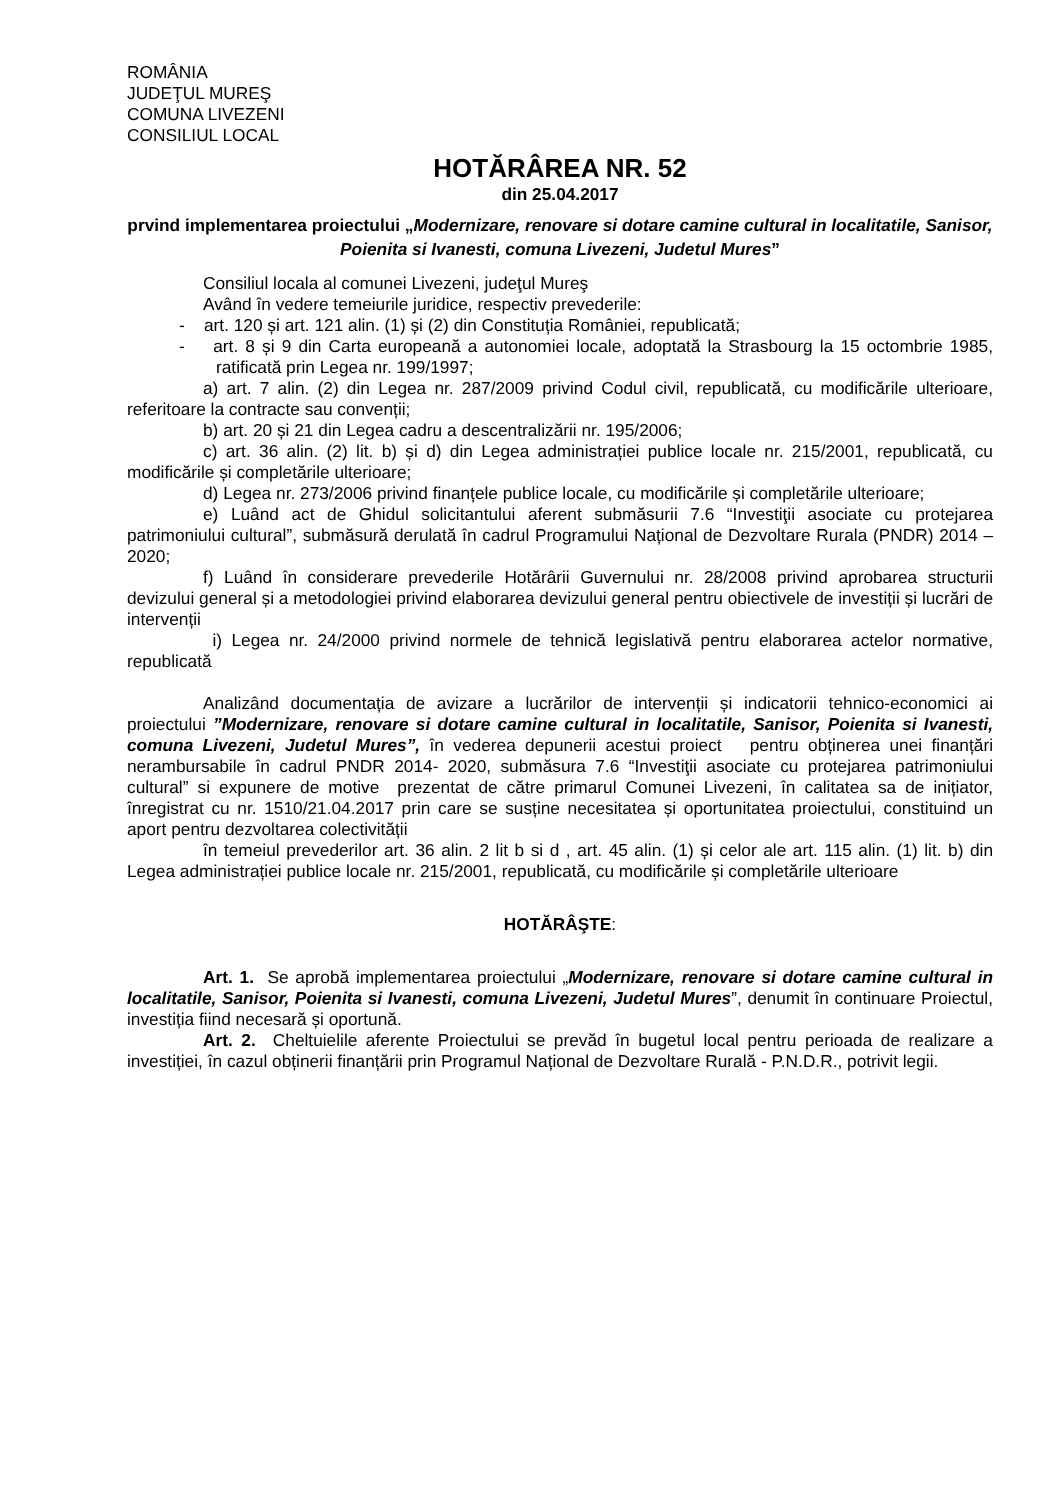ROMÂNIA
JUDEŢUL MUREŞ
COMUNA LIVEZENI
CONSILIUL LOCAL
HOTĂRÂREA NR. 52
din 25.04.2017
prvind implementarea proiectului „Modernizare, renovare si dotare camine cultural in localitatile, Sanisor, Poienita si Ivanesti, comuna Livezeni, Judetul Mures”
Consiliul locala al comunei Livezeni, judeţul Mureş
Având în vedere temeiurile juridice, respectiv prevederile:
- art. 120 și art. 121 alin. (1) și (2) din Constituția României, republicată;
- art. 8 și 9 din Carta europeană a autonomiei locale, adoptată la Strasbourg la 15 octombrie 1985, ratificată prin Legea nr. 199/1997;
a) art. 7 alin. (2) din Legea nr. 287/2009 privind Codul civil, republicată, cu modificările ulterioare, referitoare la contracte sau convenții;
b) art. 20 și 21 din Legea cadru a descentralizării nr. 195/2006;
c) art. 36 alin. (2) lit. b) și d) din Legea administrației publice locale nr. 215/2001, republicată, cu modificările și completările ulterioare;
d) Legea nr. 273/2006 privind finanțele publice locale, cu modificările și completările ulterioare;
e) Luând act de Ghidul solicitantului aferent submăsurii 7.6 “Investiţii asociate cu protejarea patrimoniului cultural”, submăsură derulată în cadrul Programului Național de Dezvoltare Rurala (PNDR) 2014 – 2020;
f) Luând în considerare prevederile Hotărârii Guvernului nr. 28/2008 privind aprobarea structurii devizului general și a metodologiei privind elaborarea devizului general pentru obiectivele de investiții și lucrări de intervenții
i) Legea nr. 24/2000 privind normele de tehnică legislativă pentru elaborarea actelor normative, republicată
Analizând documentația de avizare a lucrărilor de intervenții și indicatorii tehnico-economici ai proiectului ”Modernizare, renovare si dotare camine cultural in localitatile, Sanisor, Poienita si Ivanesti, comuna Livezeni, Judetul Mures”, în vederea depunerii acestui proiect pentru obținerea unei finanțări nerambursabile în cadrul PNDR 2014- 2020, submăsura 7.6 “Investiţii asociate cu protejarea patrimoniului cultural” si expunere de motive prezentat de către primarul Comunei Livezeni, în calitatea sa de inițiator, înregistrat cu nr. 1510/21.04.2017 prin care se susține necesitatea și oportunitatea proiectului, constituind un aport pentru dezvoltarea colectivității
în temeiul prevederilor art. 36 alin. 2 lit b si d , art. 45 alin. (1) și celor ale art. 115 alin. (1) lit. b) din Legea administrației publice locale nr. 215/2001, republicată, cu modificările și completările ulterioare
HOTĂRÂŞTE:
Art. 1. Se aprobă implementarea proiectului „Modernizare, renovare si dotare camine cultural in localitatile, Sanisor, Poienita si Ivanesti, comuna Livezeni, Judetul Mures”, denumit în continuare Proiectul, investiția fiind necesară și oportună.
Art. 2. Cheltuielile aferente Proiectului se prevăd în bugetul local pentru perioada de realizare a investiției, în cazul obținerii finanțării prin Programul Național de Dezvoltare Rurală - P.N.D.R., potrivit legii.